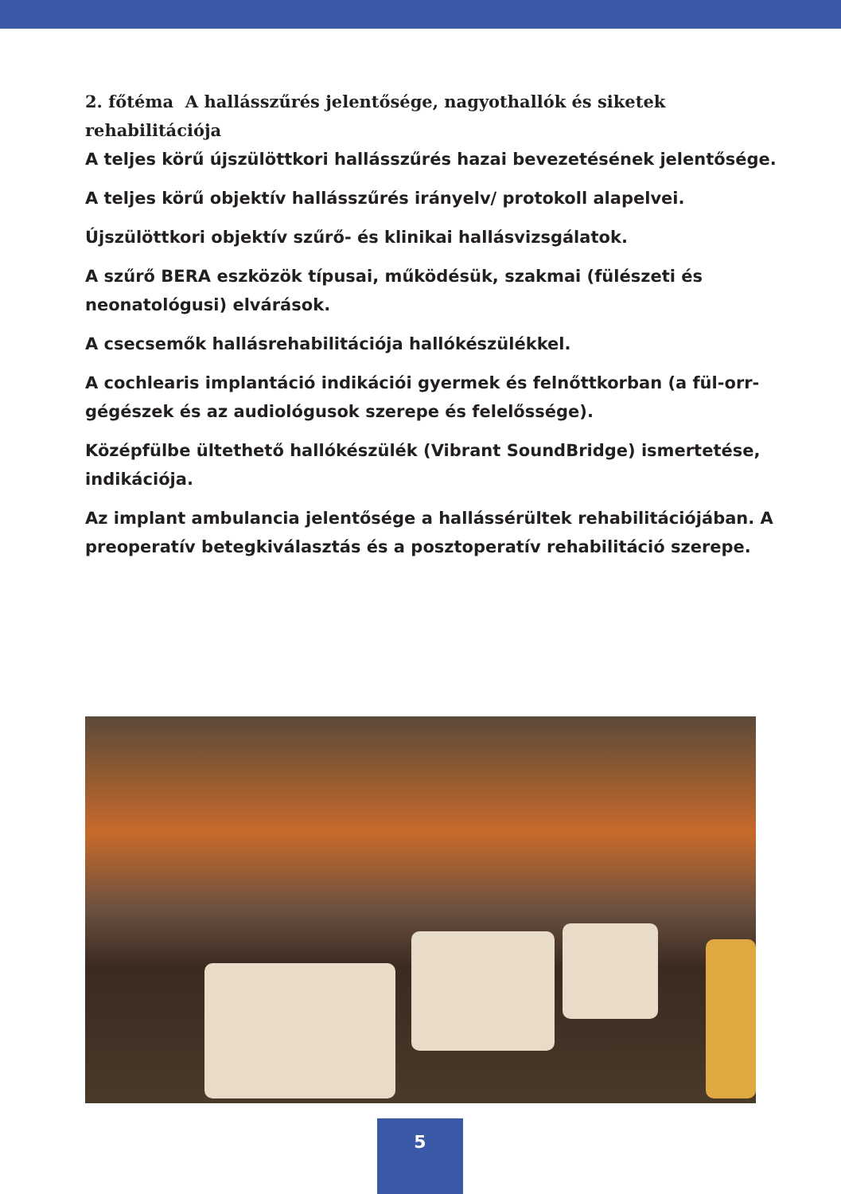2. főtéma A hallásszűrés jelentősége, nagyothallók és siketek rehabilitációja
A teljes körű újszülöttkori hallásszűrés hazai bevezetésének jelentősége.
A teljes körű objektív hallásszűrés irányelv/ protokoll alapelvei.
Újszülöttkori objektív szűrő- és klinikai hallásvizsgálatok.
A szűrő BERA eszközök típusai, működésük, szakmai (fülészeti és neonatológusi) elvárások.
A csecsemők hallásrehabilitációja hallókészülékkel.
A cochlearis implantáció indikációi gyermek és felnőttkorban (a fül-orr-gégészek és az audiológusok szerepe és felelőssége).
Középfülbe ültethető hallókészülék (Vibrant SoundBridge) ismertetése, indikációja.
Az implant ambulancia jelentősége a hallássérültek rehabilitációjában. A preoperatív betegkiválasztás és a posztoperatív rehabilitáció szerepe.
5